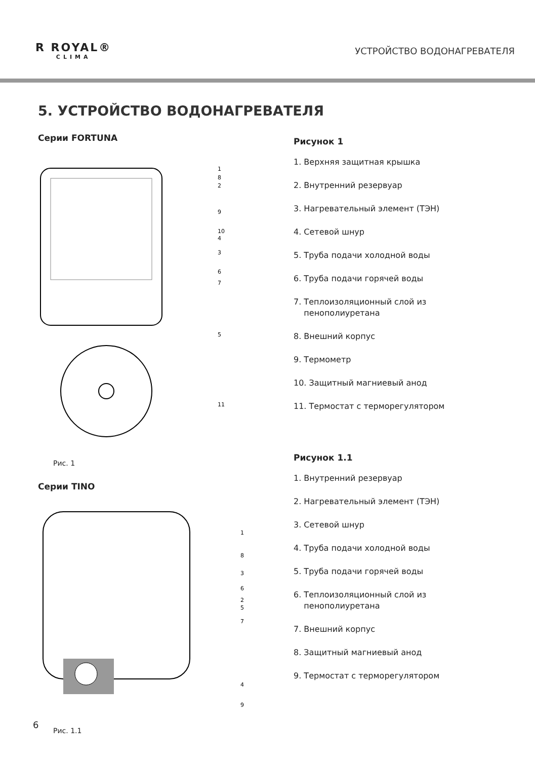R ROYAL®
CLIMA
УСТРОЙСТВО ВОДОНАГРЕВАТЕЛЯ
5. УСТРОЙСТВО ВОДОНАГРЕВАТЕЛЯ
Серии FORTUNA
1
8
2
9
10
4
3
6
7
5
11
Рис. 1
Серии TINO
1
8
3
6
2
5
7
4
9
Рис. 1.1
Рисунок 1
1. Верхняя защитная крышка
2. Внутренний резервуар
3. Нагревательный элемент (ТЭН)
4. Сетевой шнур
5. Труба подачи холодной воды
6. Труба подачи горячей воды
7. Теплоизоляционный слой из
пенополиуретана
8. Внешний корпус
9. Термометр
10. Защитный магниевый анод
11. Термостат с терморегулятором
Рисунок 1.1
1. Внутренний резервуар
2. Нагревательный элемент (ТЭН)
3. Сетевой шнур
4. Труба подачи холодной воды
5. Труба подачи горячей воды
6. Теплоизоляционный слой из
пенополиуретана
7. Внешний корпус
8. Защитный магниевый анод
9. Термостат с терморегулятором
6